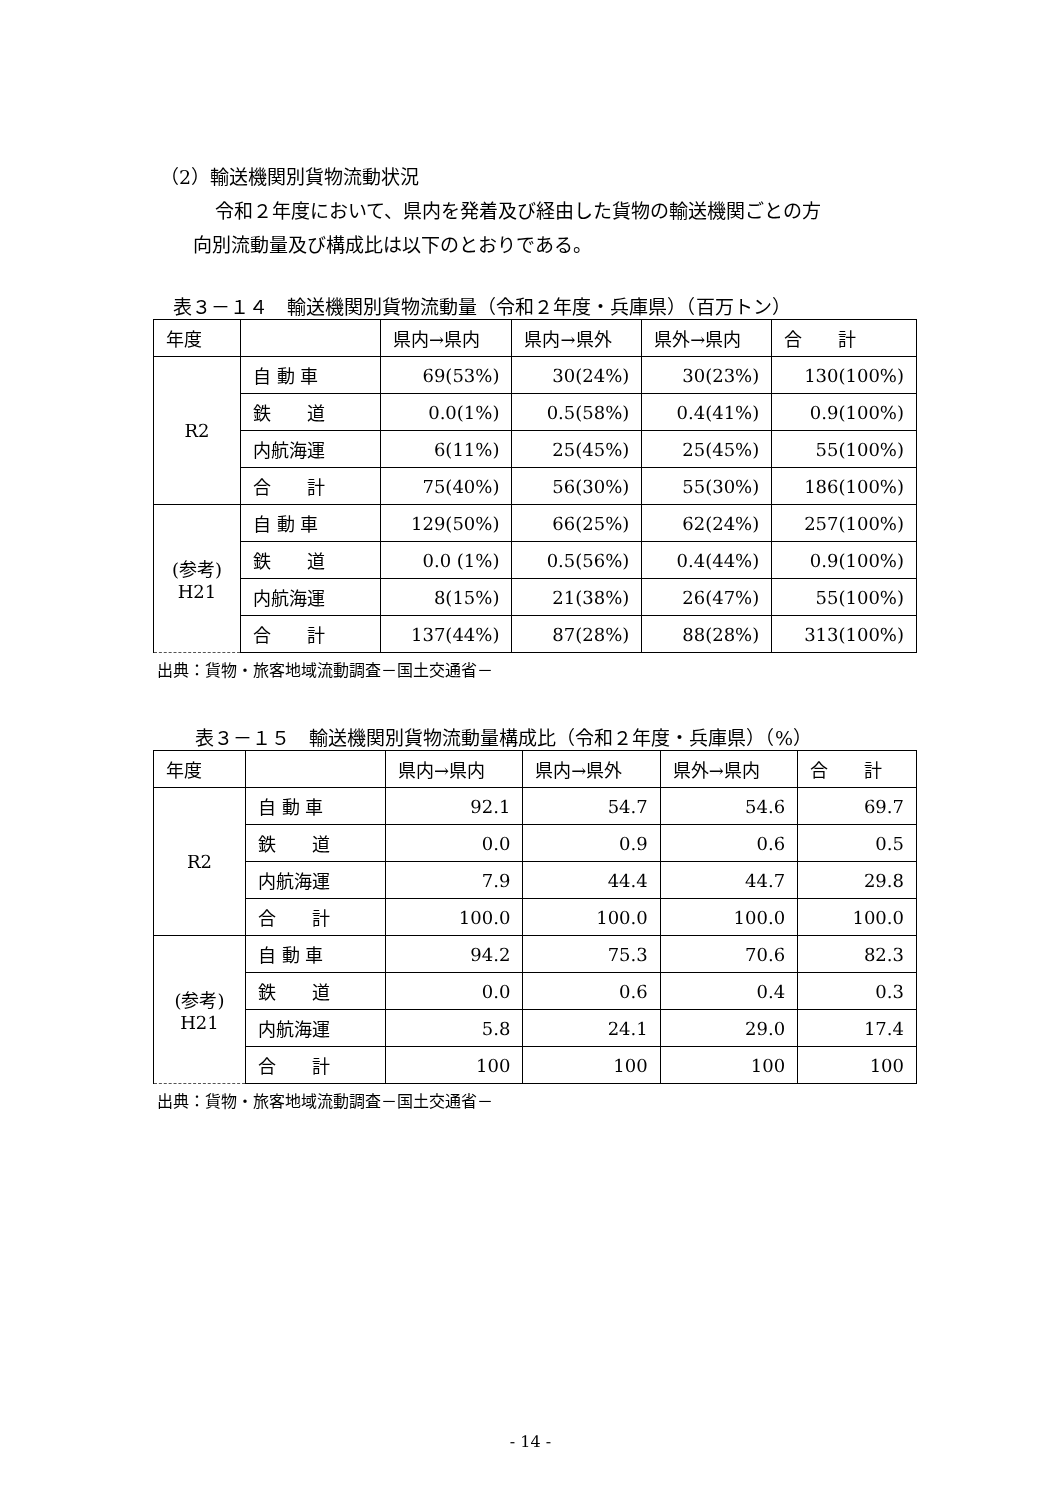（2）輸送機関別貨物流動状況
令和２年度において、県内を発着及び経由した貨物の輸送機関ごとの方
向別流動量及び構成比は以下のとおりである。
表３－１４　輸送機関別貨物流動量（令和２年度・兵庫県）（百万トン）
| 年度 | | 県内→県内 | 県内→県外 | 県外→県内 | 合 計 |
| R2 | 自 動 車 | 69(53%) | 30(24%) | 30(23%) | 130(100%) |
| | 鉄 道 | 0.0(1%) | 0.5(58%) | 0.4(41%) | 0.9(100%) |
| | 内航海運 | 6(11%) | 25(45%) | 25(45%) | 55(100%) |
| | 合 計 | 75(40%) | 56(30%) | 55(30%) | 186(100%) |
| (参考) H21 | 自 動 車 | 129(50%) | 66(25%) | 62(24%) | 257(100%) |
| | 鉄 道 | 0.0 (1%) | 0.5(56%) | 0.4(44%) | 0.9(100%) |
| | 内航海運 | 8(15%) | 21(38%) | 26(47%) | 55(100%) |
| | 合 計 | 137(44%) | 87(28%) | 88(28%) | 313(100%) |
出典：貨物・旅客地域流動調査－国土交通省－
表３－１５　輸送機関別貨物流動量構成比（令和２年度・兵庫県）（%）
| 年度 | | 県内→県内 | 県内→県外 | 県外→県内 | 合 計 |
| R2 | 自 動 車 | 92.1 | 54.7 | 54.6 | 69.7 |
| | 鉄 道 | 0.0 | 0.9 | 0.6 | 0.5 |
| | 内航海運 | 7.9 | 44.4 | 44.7 | 29.8 |
| | 合 計 | 100.0 | 100.0 | 100.0 | 100.0 |
| (参考) H21 | 自 動 車 | 94.2 | 75.3 | 70.6 | 82.3 |
| | 鉄 道 | 0.0 | 0.6 | 0.4 | 0.3 |
| | 内航海運 | 5.8 | 24.1 | 29.0 | 17.4 |
| | 合 計 | 100 | 100 | 100 | 100 |
出典：貨物・旅客地域流動調査－国土交通省－
- 14 -